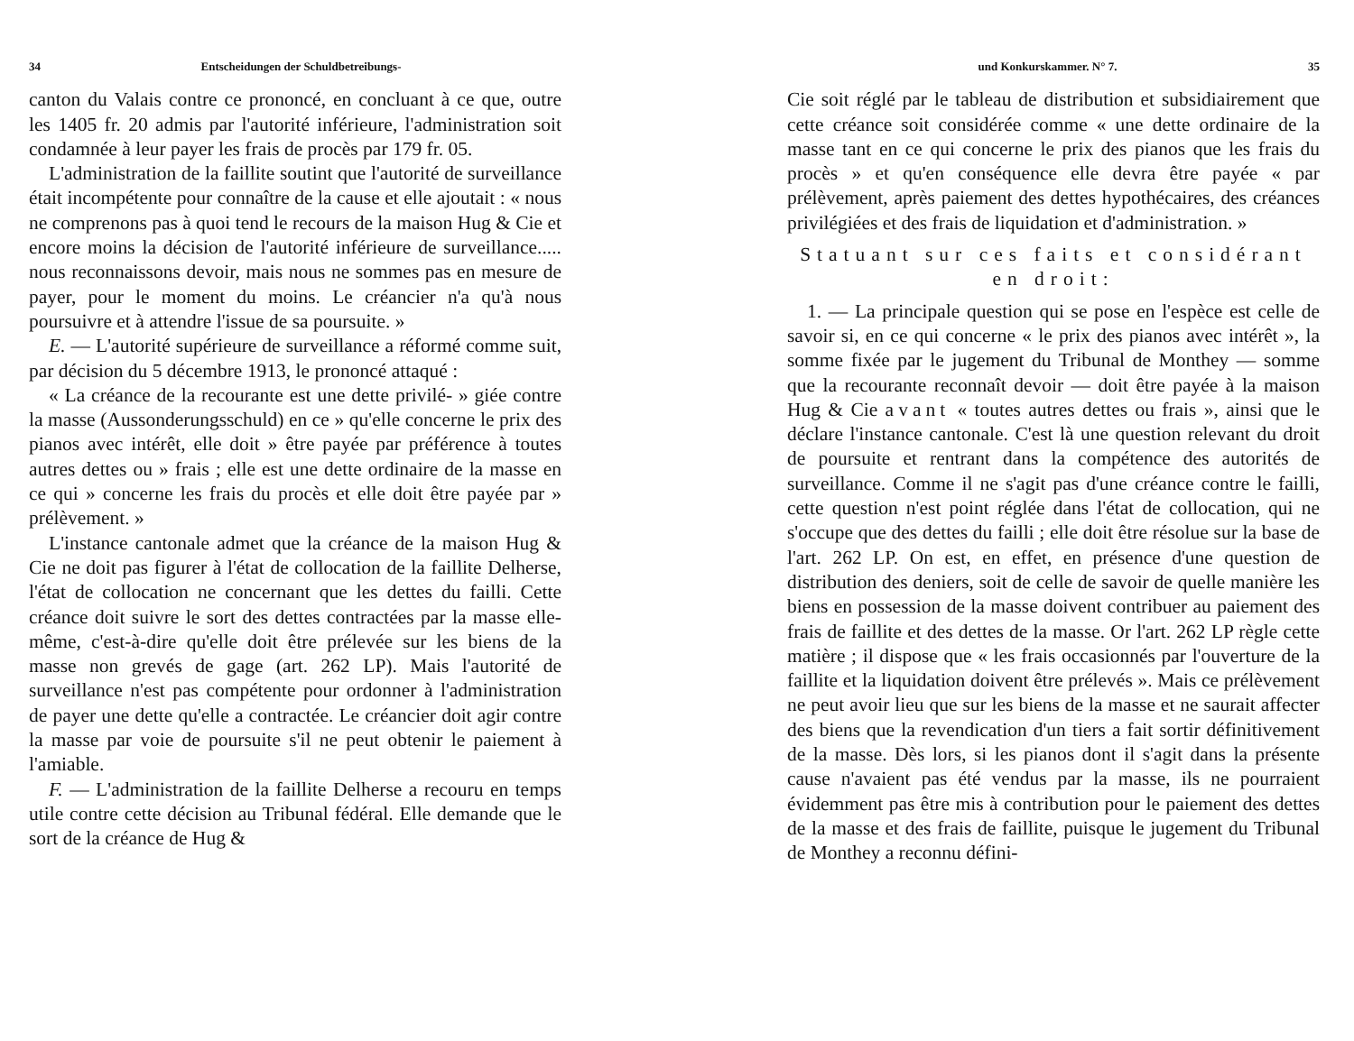34 Entscheidungen der Schuldbetreibungs-
canton du Valais contre ce prononcé, en concluant à ce que, outre les 1405 fr. 20 admis par l'autorité inférieure, l'administration soit condamnée à leur payer les frais de procès par 179 fr. 05.
L'administration de la faillite soutint que l'autorité de surveillance était incompétente pour connaître de la cause et elle ajoutait : « nous ne comprenons pas à quoi tend le recours de la maison Hug & Cie et encore moins la décision de l'autorité inférieure de surveillance..... nous reconnaissons devoir, mais nous ne sommes pas en mesure de payer, pour le moment du moins. Le créancier n'a qu'à nous poursuivre et à attendre l'issue de sa poursuite. »
E. — L'autorité supérieure de surveillance a réformé comme suit, par décision du 5 décembre 1913, le prononcé attaqué :
« La créance de la recourante est une dette privilé- » giée contre la masse (Aussonderungsschuld) en ce » qu'elle concerne le prix des pianos avec intérêt, elle doit » être payée par préférence à toutes autres dettes ou » frais ; elle est une dette ordinaire de la masse en ce qui » concerne les frais du procès et elle doit être payée par » prélèvement. »
L'instance cantonale admet que la créance de la maison Hug & Cie ne doit pas figurer à l'état de collocation de la faillite Delherse, l'état de collocation ne concernant que les dettes du failli. Cette créance doit suivre le sort des dettes contractées par la masse elle-même, c'est-à-dire qu'elle doit être prélevée sur les biens de la masse non grevés de gage (art. 262 LP). Mais l'autorité de surveillance n'est pas compétente pour ordonner à l'administration de payer une dette qu'elle a contractée. Le créancier doit agir contre la masse par voie de poursuite s'il ne peut obtenir le paiement à l'amiable.
F. — L'administration de la faillite Delherse a recouru en temps utile contre cette décision au Tribunal fédéral. Elle demande que le sort de la créance de Hug &
und Konkurskammer. N° 7. 35
Cie soit réglé par le tableau de distribution et subsidiairement que cette créance soit considérée comme « une dette ordinaire de la masse tant en ce qui concerne le prix des pianos que les frais du procès » et qu'en conséquence elle devra être payée « par prélèvement, après paiement des dettes hypothécaires, des créances privilégiées et des frais de liquidation et d'administration. »
Statuant sur ces faits et considérant
en droit:
1. — La principale question qui se pose en l'espèce est celle de savoir si, en ce qui concerne « le prix des pianos avec intérêt », la somme fixée par le jugement du Tribunal de Monthey — somme que la recourante reconnaît devoir — doit être payée à la maison Hug & Cie avant « toutes autres dettes ou frais », ainsi que le déclare l'instance cantonale. C'est là une question relevant du droit de poursuite et rentrant dans la compétence des autorités de surveillance. Comme il ne s'agit pas d'une créance contre le failli, cette question n'est point réglée dans l'état de collocation, qui ne s'occupe que des dettes du failli ; elle doit être résolue sur la base de l'art. 262 LP. On est, en effet, en présence d'une question de distribution des deniers, soit de celle de savoir de quelle manière les biens en possession de la masse doivent contribuer au paiement des frais de faillite et des dettes de la masse. Or l'art. 262 LP règle cette matière ; il dispose que « les frais occasionnés par l'ouverture de la faillite et la liquidation doivent être prélevés ». Mais ce prélèvement ne peut avoir lieu que sur les biens de la masse et ne saurait affecter des biens que la revendication d'un tiers a fait sortir définitivement de la masse. Dès lors, si les pianos dont il s'agit dans la présente cause n'avaient pas été vendus par la masse, ils ne pourraient évidemment pas être mis à contribution pour le paiement des dettes de la masse et des frais de faillite, puisque le jugement du Tribunal de Monthey a reconnu défini-